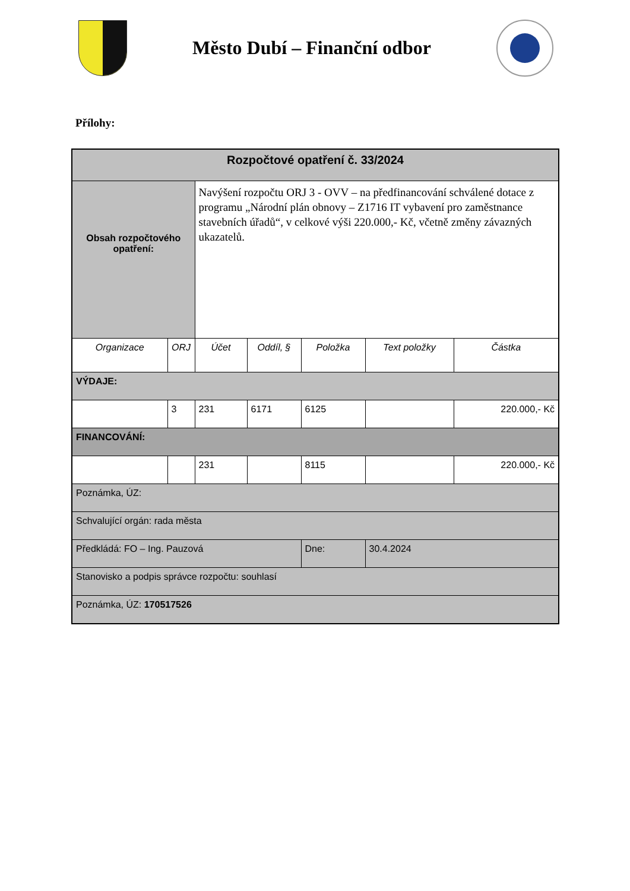Město Dubí – Finanční odbor
Přílohy:
| Rozpočtové opatření č. 33/2024 | | | | | | |
| Obsah rozpočtového opatření: | | Navýšení rozpočtu ORJ 3 - OVV – na předfinancování schválené dotace z programu „Národní plán obnovy – Z1716 IT vybavení pro zaměstnance stavebních úřadů“, v celkové výši 220.000,- Kč, včetně změny závazných ukazatelů. | | | | |
| Organizace | ORJ | Účet | Oddíl, § | Položka | Text položky | Částka |
| VÝDAJE: | | | | | | |
| | 3 | 231 | 6171 | 6125 | | 220.000,- Kč |
| FINANCOVÁNÍ: | | | | | | |
| | | 231 | | 8115 | | 220.000,- Kč |
| Poznámka, ÚZ: | | | | | | |
| Schvalující orgán: rada města | | | | | | |
| Předkládá: FO – Ing. Pauzová | | | | Dne: | 30.4.2024 | |
| Stanovisko a podpis správce rozpočtu: souhlasí | | | | | | |
| Poznámka, ÚZ: 170517526 | | | | | | |